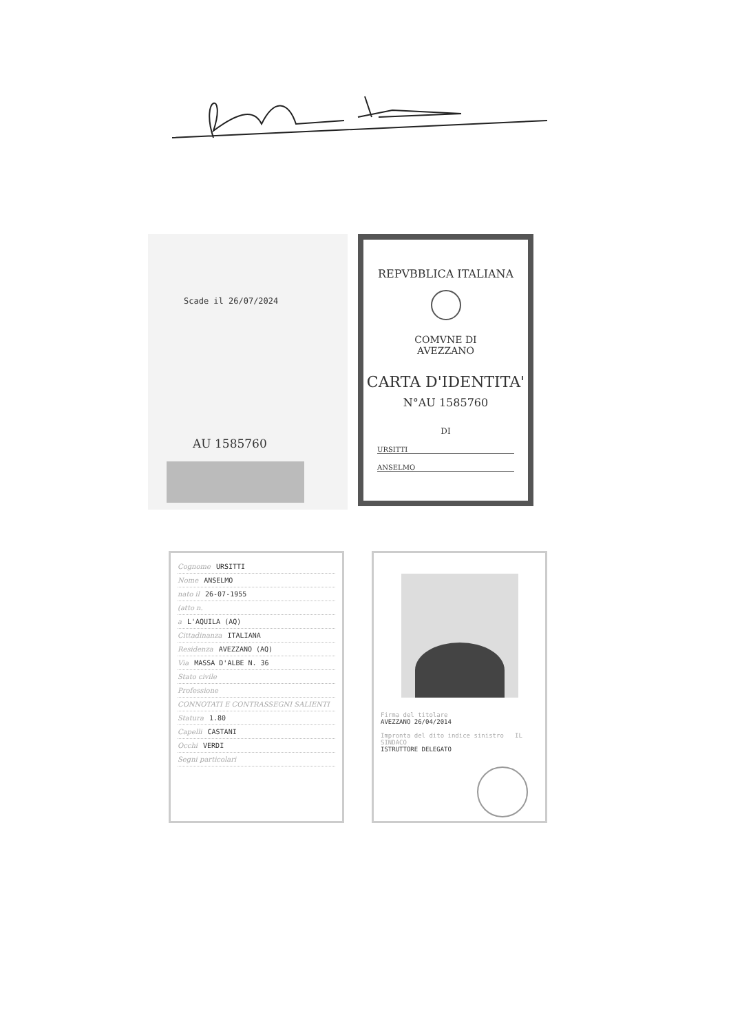Scade il 26/07/2024
AU 1585760
REPVBBLICA ITALIANA
COMVNE DI
AVEZZANO
CARTA D'IDENTITA'
N°AU 1585760
DI
URSITTI
ANSELMO
Cognome URSITTI
Nome ANSELMO
nato il 26-07-1955
(atto n.
a L'AQUILA (AQ)
Cittadinanza ITALIANA
Residenza AVEZZANO (AQ)
Via MASSA D'ALBE N. 36
Stato civile
Professione
CONNOTATI E CONTRASSEGNI SALIENTI
Statura 1.80
Capelli CASTANI
Occhi VERDI
Segni particolari
Firma del titolare
AVEZZANO 26/04/2014
Impronta del dito indice sinistro IL SINDACO
ISTRUTTORE DELEGATO